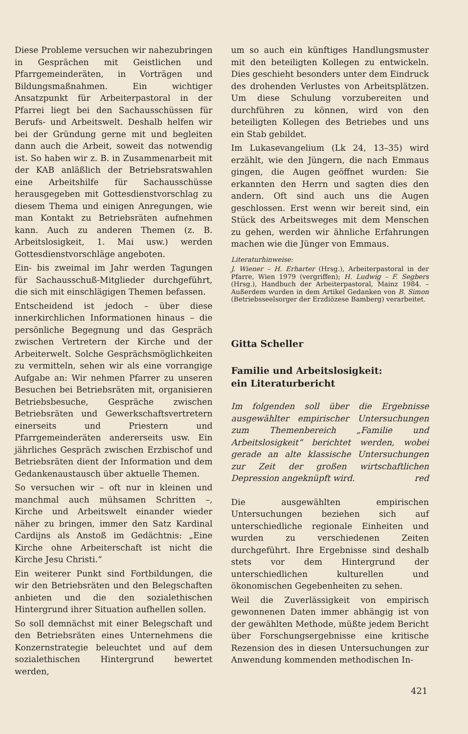Diese Probleme versuchen wir nahezubringen in Gesprächen mit Geistlichen und Pfarrgemeinderäten, in Vorträgen und Bildungsmaßnahmen. Ein wichtiger Ansatzpunkt für Arbeiterpastoral in der Pfarrei liegt bei den Sachausschüssen für Berufs- und Arbeitswelt. Deshalb helfen wir bei der Gründung gerne mit und begleiten dann auch die Arbeit, soweit das notwendig ist. So haben wir z. B. in Zusammenarbeit mit der KAB anläßlich der Betriebsratswahlen eine Arbeitshilfe für Sachausschüsse herausgegeben mit Gottesdienstvorschlag zu diesem Thema und einigen Anregungen, wie man Kontakt zu Betriebsräten aufnehmen kann. Auch zu anderen Themen (z. B. Arbeitslosigkeit, 1. Mai usw.) werden Gottesdienstvorschläge angeboten.
Ein- bis zweimal im Jahr werden Tagungen für Sachausschuß-Mitglieder durchgeführt, die sich mit einschlägigen Themen befassen.
Entscheidend ist jedoch – über diese innerkirchlichen Informationen hinaus – die persönliche Begegnung und das Gespräch zwischen Vertretern der Kirche und der Arbeiterwelt. Solche Gesprächsmöglichkeiten zu vermitteln, sehen wir als eine vorrangige Aufgabe an: Wir nehmen Pfarrer zu unseren Besuchen bei Betriebsräten mit, organisieren Betriebsbesuche, Gespräche zwischen Betriebsräten und Gewerkschaftsvertretern einerseits und Priestern und Pfarrgemeinderäten andererseits usw. Ein jährliches Gespräch zwischen Erzbischof und Betriebsräten dient der Information und dem Gedankenaustausch über aktuelle Themen.
So versuchen wir – oft nur in kleinen und manchmal auch mühsamen Schritten –, Kirche und Arbeitswelt einander wieder näher zu bringen, immer den Satz Kardinal Cardijns als Anstoß im Gedächtnis: „Eine Kirche ohne Arbeiterschaft ist nicht die Kirche Jesu Christi.“
Ein weiterer Punkt sind Fortbildungen, die wir den Betriebsräten und den Belegschaften anbieten und die den sozialethischen Hintergrund ihrer Situation aufhellen sollen.
So soll demnächst mit einer Belegschaft und den Betriebsräten eines Unternehmens die Konzernstrategie beleuchtet und auf dem sozialethischen Hintergrund bewertet werden,
um so auch ein künftiges Handlungsmuster mit den beteiligten Kollegen zu entwickeln. Dies geschieht besonders unter dem Eindruck des drohenden Verlustes von Arbeitsplätzen. Um diese Schulung vorzubereiten und durchführen zu können, wird von den beteiligten Kollegen des Betriebes und uns ein Stab gebildet.
Im Lukasevangelium (Lk 24, 13–35) wird erzählt, wie den Jüngern, die nach Emmaus gingen, die Augen geöffnet wurden: Sie erkannten den Herrn und sagten dies den andern. Oft sind auch uns die Augen geschlossen. Erst wenn wir bereit sind, ein Stück des Arbeitsweges mit dem Menschen zu gehen, werden wir ähnliche Erfahrungen machen wie die Jünger von Emmaus.
Literaturhinweise:
J. Wiener – H. Erharter (Hrsg.), Arbeiterpastoral in der Pfarre, Wien 1979 (vergriffen); H. Ludwig – F. Segbers (Hrsg.), Handbuch der Arbeiterpastoral, Mainz 1984. – Außerdem wurden in dem Artikel Gedanken von B. Simon (Betriebsseelsorger der Erzdiözese Bamberg) verarbeitet.
Gitta Scheller
Familie und Arbeitslosigkeit:
ein Literaturbericht
Im folgenden soll über die Ergebnisse ausgewählter empirischer Untersuchungen zum Themenbereich „Familie und Arbeitslosigkeit“ berichtet werden, wobei gerade an alte klassische Untersuchungen zur Zeit der großen wirtschaftlichen Depression angeknüpft wird. red
Die ausgewählten empirischen Untersuchungen beziehen sich auf unterschiedliche regionale Einheiten und wurden zu verschiedenen Zeiten durchgeführt. Ihre Ergebnisse sind deshalb stets vor dem Hintergrund der unterschiedlichen kulturellen und ökonomischen Gegebenheiten zu sehen.
Weil die Zuverlässigkeit von empirisch gewonnenen Daten immer abhängig ist von der gewählten Methode, müßte jedem Bericht über Forschungsergebnisse eine kritische Rezension des in diesen Untersuchungen zur Anwendung kommenden methodischen In-
421